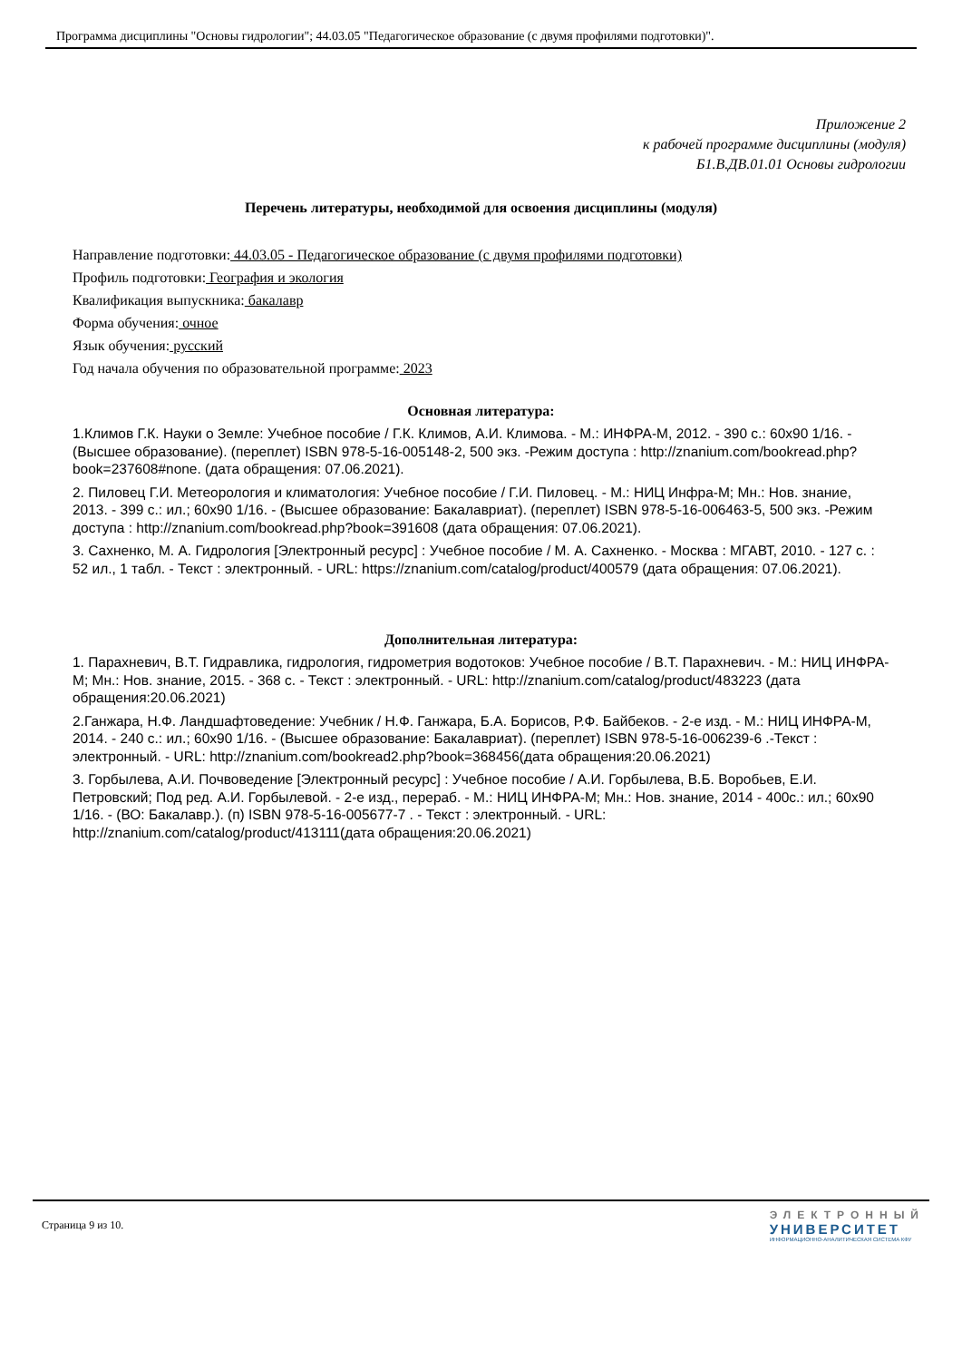Программа дисциплины "Основы гидрологии"; 44.03.05 "Педагогическое образование (с двумя профилями подготовки)".
Приложение 2
к рабочей программе дисциплины (модуля)
Б1.В.ДВ.01.01 Основы гидрологии
Перечень литературы, необходимой для освоения дисциплины (модуля)
Направление подготовки: 44.03.05 - Педагогическое образование (с двумя профилями подготовки)
Профиль подготовки: География и экология
Квалификация выпускника: бакалавр
Форма обучения: очное
Язык обучения: русский
Год начала обучения по образовательной программе: 2023
Основная литература:
1.Климов Г.К. Науки о Земле: Учебное пособие / Г.К. Климов, А.И. Климова. - М.: ИНФРА-М, 2012. - 390 с.: 60x90 1/16. - (Высшее образование). (переплет) ISBN 978-5-16-005148-2, 500 экз. -Режим доступа : http://znanium.com/bookread.php?book=237608#none. (дата обращения: 07.06.2021).
2. Пиловец Г.И. Метеорология и климатология: Учебное пособие / Г.И. Пиловец. - М.: НИЦ Инфра-М; Мн.: Нов. знание, 2013. - 399 с.: ил.; 60x90 1/16. - (Высшее образование: Бакалавриат). (переплет) ISBN 978-5-16-006463-5, 500 экз. -Режим доступа : http://znanium.com/bookread.php?book=391608 (дата обращения: 07.06.2021).
3. Сахненко, М. А. Гидрология [Электронный ресурс] : Учебное пособие / М. А. Сахненко. - Москва : МГАВТ, 2010. - 127 с. : 52 ил., 1 табл. - Текст : электронный. - URL: https://znanium.com/catalog/product/400579 (дата обращения: 07.06.2021).
Дополнительная литература:
1. Парахневич, В.Т. Гидравлика, гидрология, гидрометрия водотоков: Учебное пособие / В.Т. Парахневич. - М.: НИЦ ИНФРА-М; Мн.: Нов. знание, 2015. - 368 с. - Текст : электронный. - URL: http://znanium.com/catalog/product/483223 (дата обращения:20.06.2021)
2.Ганжара, Н.Ф. Ландшафтоведение: Учебник / Н.Ф. Ганжара, Б.А. Борисов, Р.Ф. Байбеков. - 2-е изд. - М.: НИЦ ИНФРА-М, 2014. - 240 с.: ил.; 60x90 1/16. - (Высшее образование: Бакалавриат). (переплет) ISBN 978-5-16-006239-6 .-Текст : электронный. - URL: http://znanium.com/bookread2.php?book=368456(дата обращения:20.06.2021)
3. Горбылева, А.И. Почвоведение [Электронный ресурс] : Учебное пособие / А.И. Горбылева, В.Б. Воробьев, Е.И. Петровский; Под ред. А.И. Горбылевой. - 2-е изд., перераб. - М.: НИЦ ИНФРА-М; Мн.: Нов. знание, 2014 - 400с.: ил.; 60x90 1/16. - (ВО: Бакалавр.). (п) ISBN 978-5-16-005677-7 . - Текст : электронный. - URL: http://znanium.com/catalog/product/413111(дата обращения:20.06.2021)
Страница 9 из 10.
ЭЛЕКТРОННЫЙ
УНИВЕРСИТЕТ
ИНФОРМАЦИОННО-АНАЛИТИЧЕСКАЯ СИСТЕМА КФУ